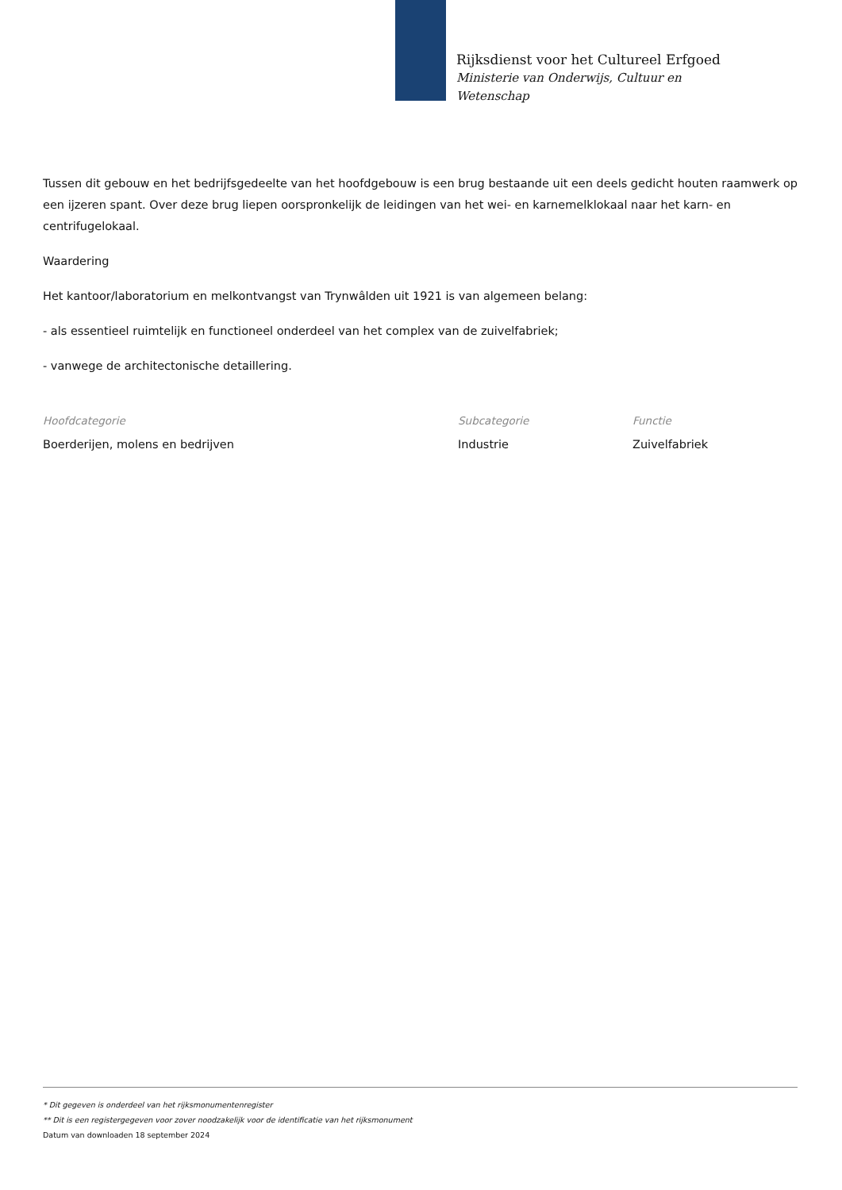Rijksdienst voor het Cultureel Erfgoed
Ministerie van Onderwijs, Cultuur en
Wetenschap
Tussen dit gebouw en het bedrijfsgedeelte van het hoofdgebouw is een brug bestaande uit een deels gedicht houten raamwerk op een ijzeren spant. Over deze brug liepen oorspronkelijk de leidingen van het wei- en karnemelklokaal naar het karn- en centrifugelokaal.
Waardering
Het kantoor/laboratorium en melkontvangst van Trynwâlden uit 1921 is van algemeen belang:
- als essentieel ruimtelijk en functioneel onderdeel van het complex van de zuivelfabriek;
- vanwege de architectonische detaillering.
Hoofdcategorie
Boerderijen, molens en bedrijven
Subcategorie
Industrie
Functie
Zuivelfabriek
* Dit gegeven is onderdeel van het rijksmonumentenregister
** Dit is een registergegeven voor zover noodzakelijk voor de identificatie van het rijksmonument
Datum van downloaden 18 september 2024